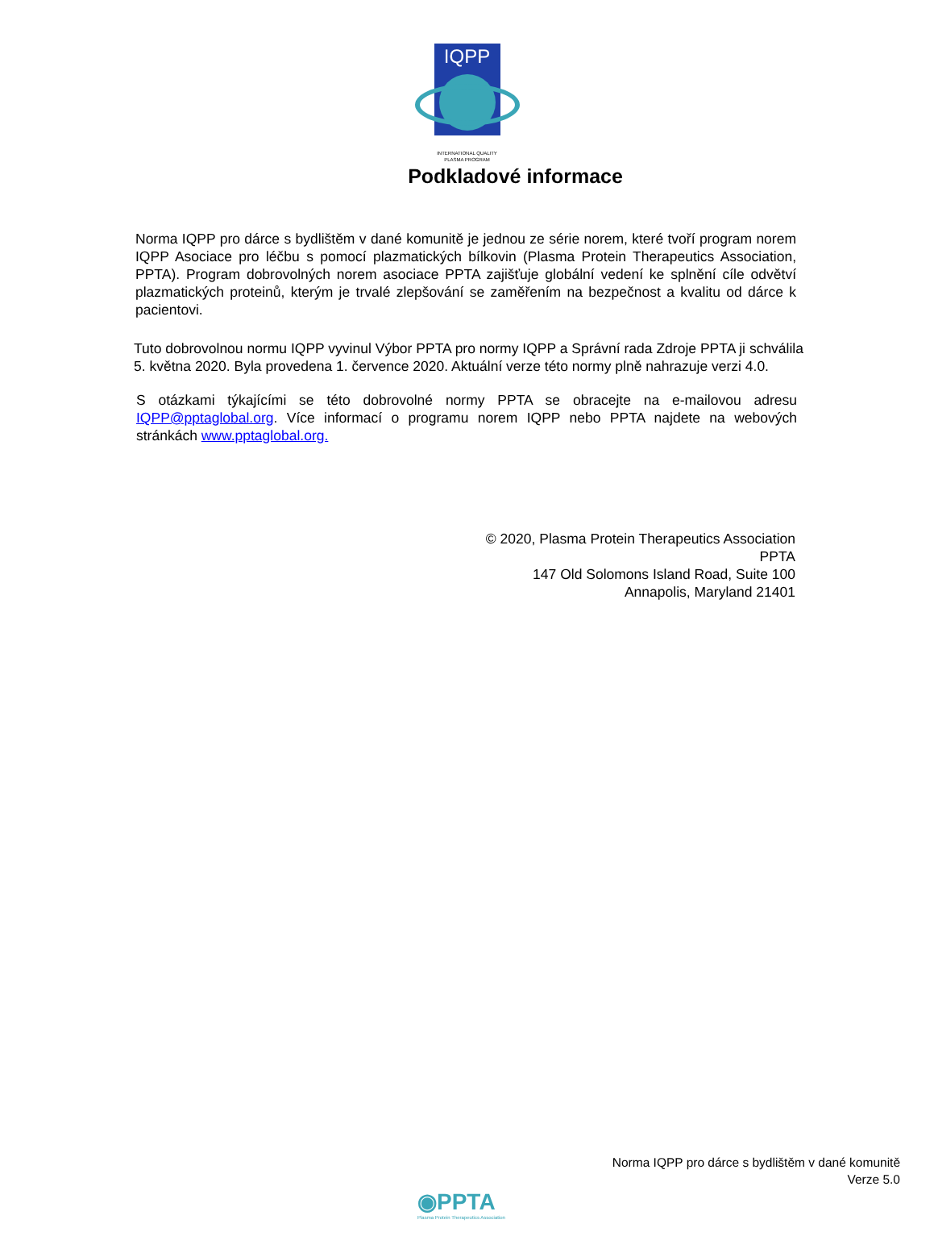IQPP
INTERNATIONAL QUALITY
PLASMA PROGRAM
Podkladové informace
Norma IQPP pro dárce s bydlištěm v dané komunitě je jednou ze série norem, které tvoří program norem IQPP Asociace pro léčbu s pomocí plazmatických bílkovin (Plasma Protein Therapeutics Association, PPTA). Program dobrovolných norem asociace PPTA zajišťuje globální vedení ke splnění cíle odvětví plazmatických proteinů, kterým je trvalé zlepšování se zaměřením na bezpečnost a kvalitu od dárce k pacientovi.
Tuto dobrovolnou normu IQPP vyvinul Výbor PPTA pro normy IQPP a Správní rada Zdroje PPTA ji schválila 5. května 2020. Byla provedena 1. července 2020. Aktuální verze této normy plně nahrazuje verzi 4.0.
S otázkami týkajícími se této dobrovolné normy PPTA se obracejte na e-mailovou adresu IQPP@pptaglobal.org. Více informací o programu norem IQPP nebo PPTA najdete na webových stránkách www.pptaglobal.org.
© 2020, Plasma Protein Therapeutics Association
PPTA
147 Old Solomons Island Road, Suite 100
Annapolis, Maryland 21401
Norma IQPP pro dárce s bydlištěm v dané komunitě
Verze 5.0
◉PPTA
Plasma Protein Therapeutics Association